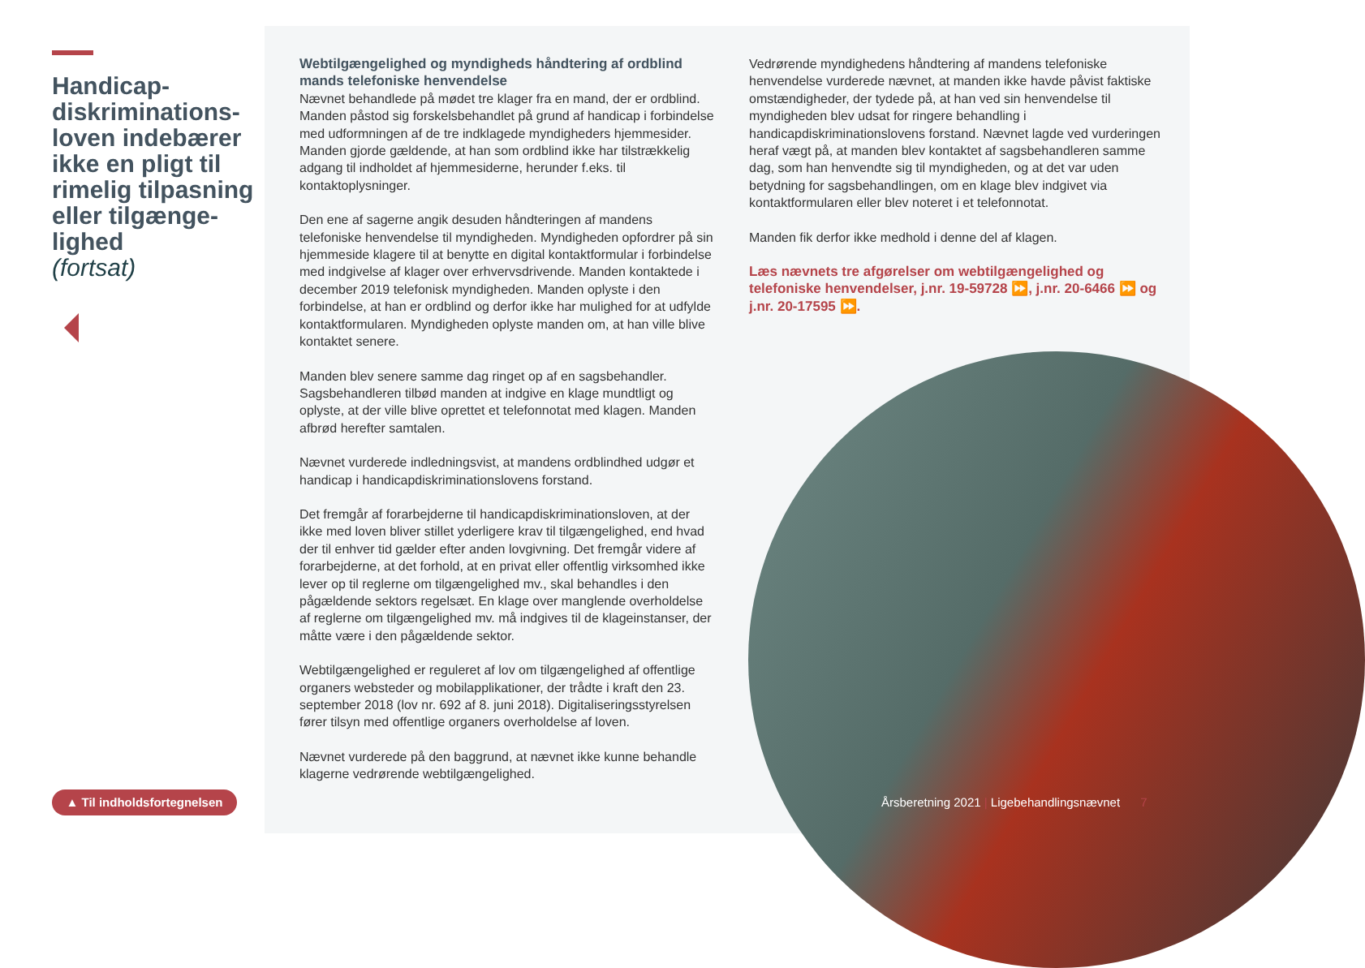Handicap-diskriminations-loven indebærer ikke en pligt til rimelig tilpasning eller tilgænge-lighed
(fortsat)
▲ Til indholdsfortegnelsen
Webtilgængelighed og myndigheds håndtering af ordblind mands telefoniske henvendelse
Nævnet behandlede på mødet tre klager fra en mand, der er ordblind. Manden påstod sig forskelsbehandlet på grund af handicap i forbindelse med udformningen af de tre indklagede myndigheders hjemmesider. Manden gjorde gældende, at han som ordblind ikke har tilstrækkelig adgang til indholdet af hjemmesiderne, herunder f.eks. til kontaktoplysninger.
Den ene af sagerne angik desuden håndteringen af mandens telefoniske henvendelse til myndigheden. Myndigheden opfordrer på sin hjemmeside klagere til at benytte en digital kontaktformular i forbindelse med indgivelse af klager over erhvervsdrivende. Manden kontaktede i december 2019 telefonisk myndigheden. Manden oplyste i den forbindelse, at han er ordblind og derfor ikke har mulighed for at udfylde kontaktformularen. Myndigheden oplyste manden om, at han ville blive kontaktet senere.
Manden blev senere samme dag ringet op af en sagsbehandler. Sagsbehandleren tilbød manden at indgive en klage mundtligt og oplyste, at der ville blive oprettet et telefonnotat med klagen. Manden afbrød herefter samtalen.
Nævnet vurderede indledningsvist, at mandens ordblindhed udgør et handicap i handicapdiskriminationslovens forstand.
Det fremgår af forarbejderne til handicapdiskriminationsloven, at der ikke med loven bliver stillet yderligere krav til tilgængelighed, end hvad der til enhver tid gælder efter anden lovgivning. Det fremgår videre af forarbejderne, at det forhold, at en privat eller offentlig virksomhed ikke lever op til reglerne om tilgængelighed mv., skal behandles i den pågældende sektors regelsæt. En klage over manglende overholdelse af reglerne om tilgængelighed mv. må indgives til de klageinstanser, der måtte være i den pågældende sektor.
Webtilgængelighed er reguleret af lov om tilgængelighed af offentlige organers websteder og mobilapplikationer, der trådte i kraft den 23. september 2018 (lov nr. 692 af 8. juni 2018). Digitaliseringsstyrelsen fører tilsyn med offentlige organers overholdelse af loven.
Nævnet vurderede på den baggrund, at nævnet ikke kunne behandle klagerne vedrørende webtilgængelighed.
Vedrørende myndighedens håndtering af mandens telefoniske henvendelse vurderede nævnet, at manden ikke havde påvist faktiske omstændigheder, der tydede på, at han ved sin henvendelse til myndigheden blev udsat for ringere behandling i handicapdiskriminationslovens forstand. Nævnet lagde ved vurderingen heraf vægt på, at manden blev kontaktet af sagsbehandleren samme dag, som han henvendte sig til myndigheden, og at det var uden betydning for sagsbehandlingen, om en klage blev indgivet via kontaktformularen eller blev noteret i et telefonnotat.
Manden fik derfor ikke medhold i denne del af klagen.
Læs nævnets tre afgørelser om webtilgængelighed og telefoniske henvendelser, j.nr. 19-59728 ⏩, j.nr. 20-6466 ⏩ og j.nr. 20-17595 ⏩.
Årsberetning 2021 | Ligebehandlingsnævnet 7